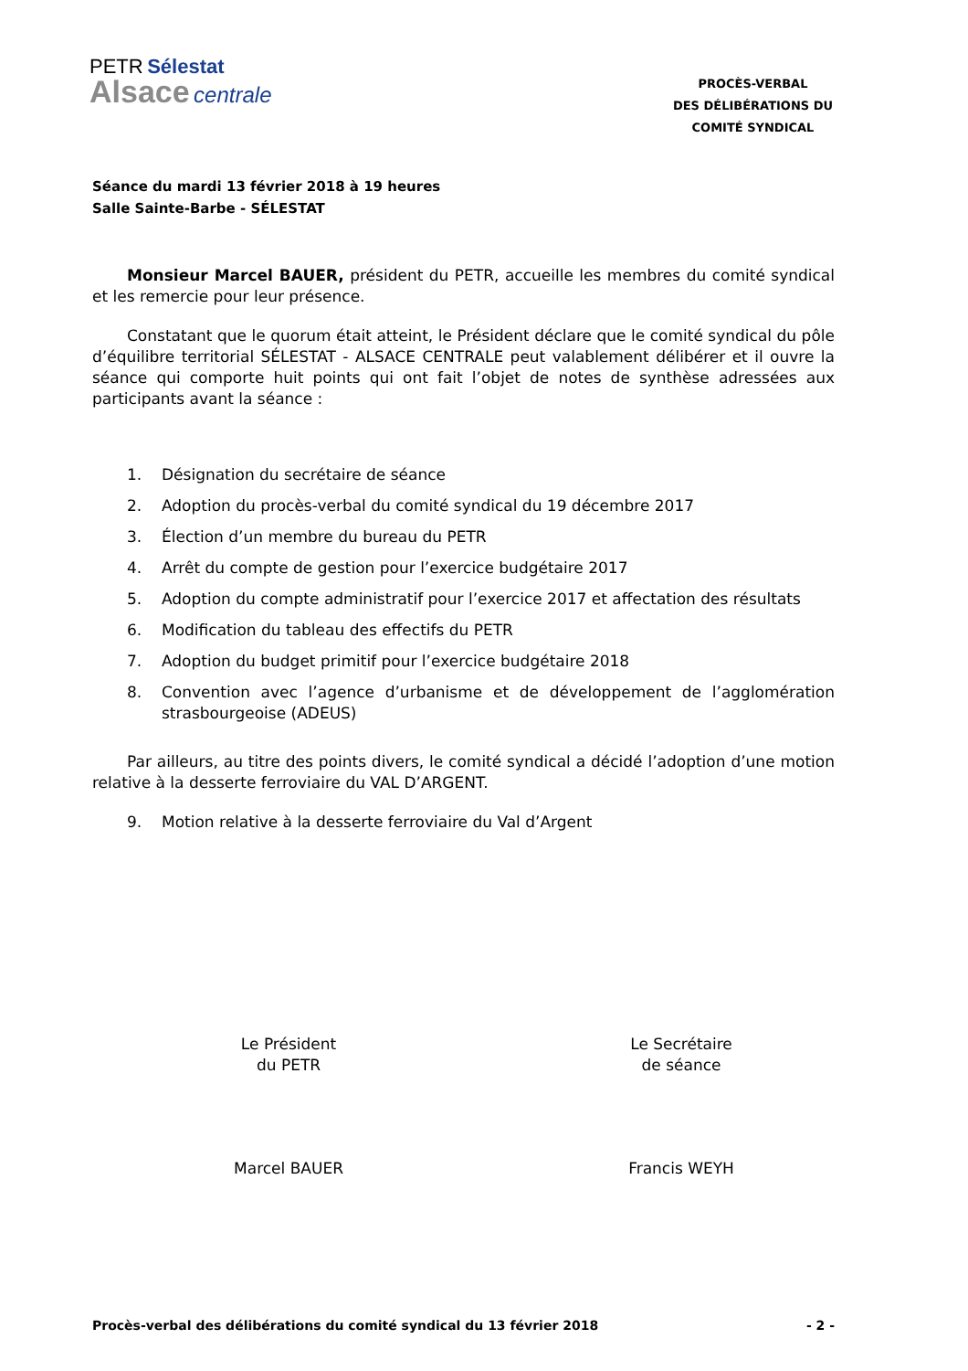PETR Sélestat
Alsace centrale
PROCÈS-VERBAL
DES DÉLIBÉRATIONS DU
COMITÉ SYNDICAL
Séance du mardi 13 février 2018 à 19 heures
Salle Sainte-Barbe - SÉLESTAT
Monsieur Marcel BAUER, président du PETR, accueille les membres du comité syndical et les remercie pour leur présence.
Constatant que le quorum était atteint, le Président déclare que le comité syndical du pôle d’équilibre territorial SÉLESTAT - ALSACE CENTRALE peut valablement délibérer et il ouvre la séance qui comporte huit points qui ont fait l’objet de notes de synthèse adressées aux participants avant la séance :
1. Désignation du secrétaire de séance
2. Adoption du procès-verbal du comité syndical du 19 décembre 2017
3. Élection d’un membre du bureau du PETR
4. Arrêt du compte de gestion pour l’exercice budgétaire 2017
5. Adoption du compte administratif pour l’exercice 2017 et affectation des résultats
6. Modification du tableau des effectifs du PETR
7. Adoption du budget primitif pour l’exercice budgétaire 2018
8. Convention avec l’agence d’urbanisme et de développement de l’agglomération strasbourgeoise (ADEUS)
Par ailleurs, au titre des points divers, le comité syndical a décidé l’adoption d’une motion relative à la desserte ferroviaire du VAL D’ARGENT.
9. Motion relative à la desserte ferroviaire du Val d’Argent
Le Président
du PETR
Marcel BAUER
Le Secrétaire
de séance
Francis WEYH
Procès-verbal des délibérations du comité syndical du 13 février 2018 - 2 -